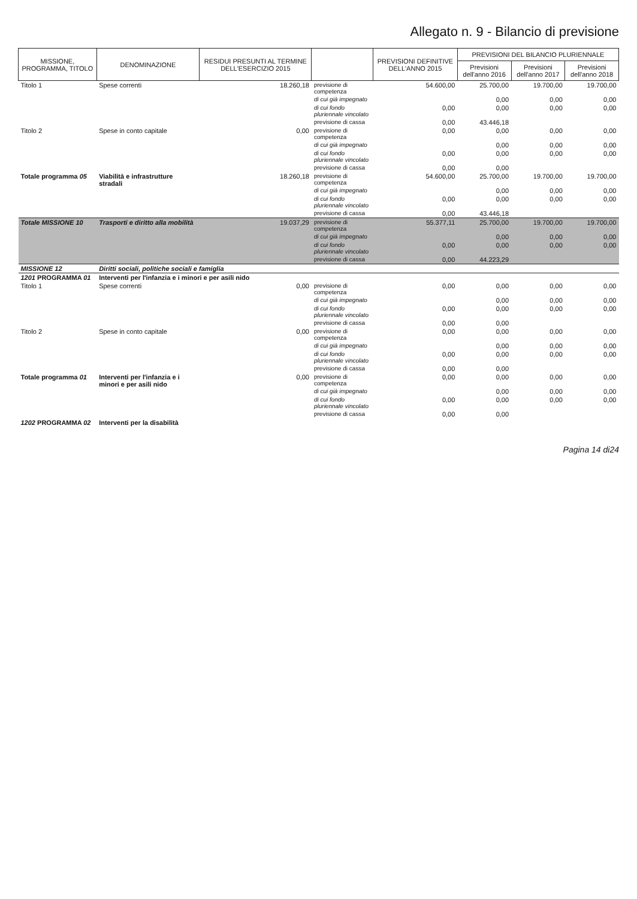Allegato n. 9 - Bilancio di previsione
| MISSIONE, PROGRAMMA, TITOLO | DENOMINAZIONE | RESIDUI PRESUNTI AL TERMINE DELL'ESERCIZIO 2015 | | PREVISIONI DEFINITIVE DELL'ANNO 2015 | PREVISIONI DEL BILANCIO PLURIENNALE | | |
| --- | --- | --- | --- | --- | --- | --- | --- |
| | | | | | Previsioni dell'anno 2016 | Previsioni dell'anno 2017 | Previsioni dell'anno 2018 |
| Titolo 1 | Spese correnti | 18.260,18 | previsione di competenza | 54.600,00 | 25.700,00 | 19.700,00 | 19.700,00 |
| | | | di cui già impegnato | | 0,00 | 0,00 | 0,00 |
| | | | di cui fondo pluriennale vincolato | 0,00 | 0,00 | 0,00 | 0,00 |
| | | | previsione di cassa | 0,00 | 43.446,18 | | |
| Titolo 2 | Spese in conto capitale | 0,00 | previsione di competenza | 0,00 | 0,00 | 0,00 | 0,00 |
| | | | di cui già impegnato | | 0,00 | 0,00 | 0,00 |
| | | | di cui fondo pluriennale vincolato | 0,00 | 0,00 | 0,00 | 0,00 |
| | | | previsione di cassa | 0,00 | 0,00 | | |
| Totale programma 05 | Viabilità e infrastrutture stradali | 18.260,18 | previsione di competenza | 54.600,00 | 25.700,00 | 19.700,00 | 19.700,00 |
| | | | di cui già impegnato | | 0,00 | 0,00 | 0,00 |
| | | | di cui fondo pluriennale vincolato | 0,00 | 0,00 | 0,00 | 0,00 |
| | | | previsione di cassa | 0,00 | 43.446,18 | | |
| Totale MISSIONE 10 | Trasporti e diritto alla mobilità | 19.037,29 | previsione di competenza | 55.377,11 | 25.700,00 | 19.700,00 | 19.700,00 |
| | | | di cui già impegnato | | 0,00 | 0,00 | 0,00 |
| | | | di cui fondo pluriennale vincolato | 0,00 | 0,00 | 0,00 | 0,00 |
| | | | previsione di cassa | 0,00 | 44.223,29 | | |
| MISSIONE 12 | Diritti sociali, politiche sociali e famiglia | | | | | | |
| 1201 PROGRAMMA 01 | Interventi per l'infanzia e i minori e per asili nido | | | | | | |
| Titolo 1 | Spese correnti | 0,00 | previsione di competenza | 0,00 | 0,00 | 0,00 | 0,00 |
| | | | di cui già impegnato | | 0,00 | 0,00 | 0,00 |
| | | | di cui fondo pluriennale vincolato | 0,00 | 0,00 | 0,00 | 0,00 |
| | | | previsione di cassa | 0,00 | 0,00 | | |
| Titolo 2 | Spese in conto capitale | 0,00 | previsione di competenza | 0,00 | 0,00 | 0,00 | 0,00 |
| | | | di cui già impegnato | | 0,00 | 0,00 | 0,00 |
| | | | di cui fondo pluriennale vincolato | 0,00 | 0,00 | 0,00 | 0,00 |
| | | | previsione di cassa | 0,00 | 0,00 | | |
| Totale programma 01 | Interventi per l'infanzia e i minori e per asili nido | 0,00 | previsione di competenza | 0,00 | 0,00 | 0,00 | 0,00 |
| | | | di cui già impegnato | | 0,00 | 0,00 | 0,00 |
| | | | di cui fondo pluriennale vincolato | 0,00 | 0,00 | 0,00 | 0,00 |
| | | | previsione di cassa | 0,00 | 0,00 | | |
| 1202 PROGRAMMA 02 | Interventi per la disabilità | | | | | | |
Pagina 14 di24